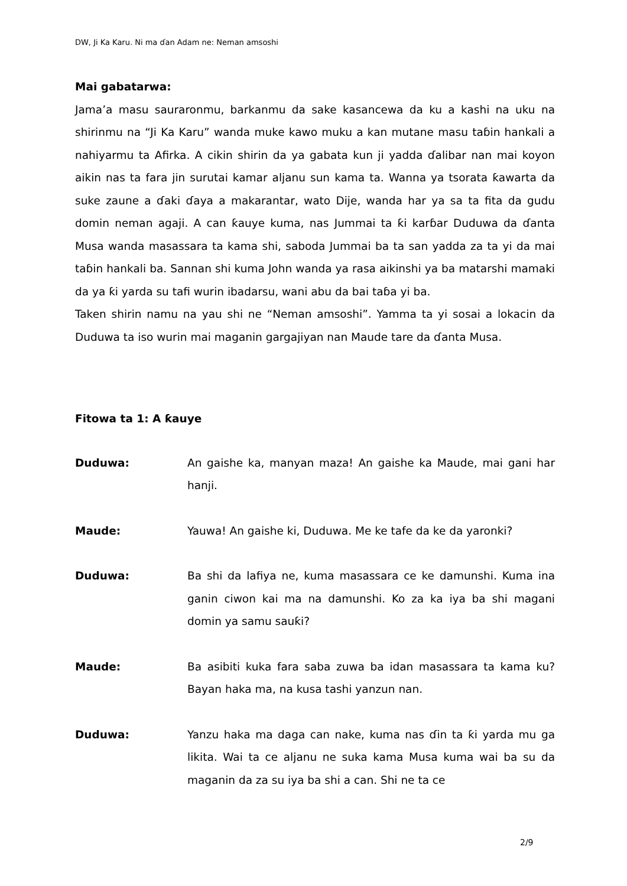DW, Ji Ka Karu. Ni ma ɗan Adam ne: Neman amsoshi
Mai gabatarwa:
Jama’a masu sauraronmu, barkanmu da sake kasancewa da ku a kashi na uku na shirinmu na “Ji Ka Karu” wanda muke kawo muku a kan mutane masu taɓin hankali a nahiyarmu ta Afirka. A cikin shirin da ya gabata kun ji yadda ɗalibar nan mai koyon aikin nas ta fara jin surutai kamar aljanu sun kama ta. Wanna ya tsorata ƙawarta da suke zaune a ɗaki ɗaya a makarantar, wato Dije, wanda har ya sa ta fita da gudu domin neman agaji. A can ƙauye kuma, nas Jummai ta ƙi karɓar Duduwa da ɗanta Musa wanda masassara ta kama shi, saboda Jummai ba ta san yadda za ta yi da mai taɓin hankali ba. Sannan shi kuma John wanda ya rasa aikinshi ya ba matarshi mamaki da ya ƙi yarda su tafi wurin ibadarsu, wani abu da bai taɓa yi ba.
Taken shirin namu na yau shi ne “Neman amsoshi”. Yamma ta yi sosai a lokacin da Duduwa ta iso wurin mai maganin gargajiyan nan Maude tare da ɗanta Musa.
Fitowa ta 1: A ƙauye
Duduwa: An gaishe ka, manyan maza! An gaishe ka Maude, mai gani har hanji.
Maude: Yauwa! An gaishe ki, Duduwa. Me ke tafe da ke da yaronki?
Duduwa: Ba shi da lafiya ne, kuma masassara ce ke damunshi. Kuma ina ganin ciwon kai ma na damunshi. Ko za ka iya ba shi magani domin ya samu sauƙi?
Maude: Ba asibiti kuka fara saba zuwa ba idan masassara ta kama ku? Bayan haka ma, na kusa tashi yanzun nan.
Duduwa: Yanzu haka ma daga can nake, kuma nas ɗin ta ƙi yarda mu ga likita. Wai ta ce aljanu ne suka kama Musa kuma wai ba su da maganin da za su iya ba shi a can. Shi ne ta ce
2/9